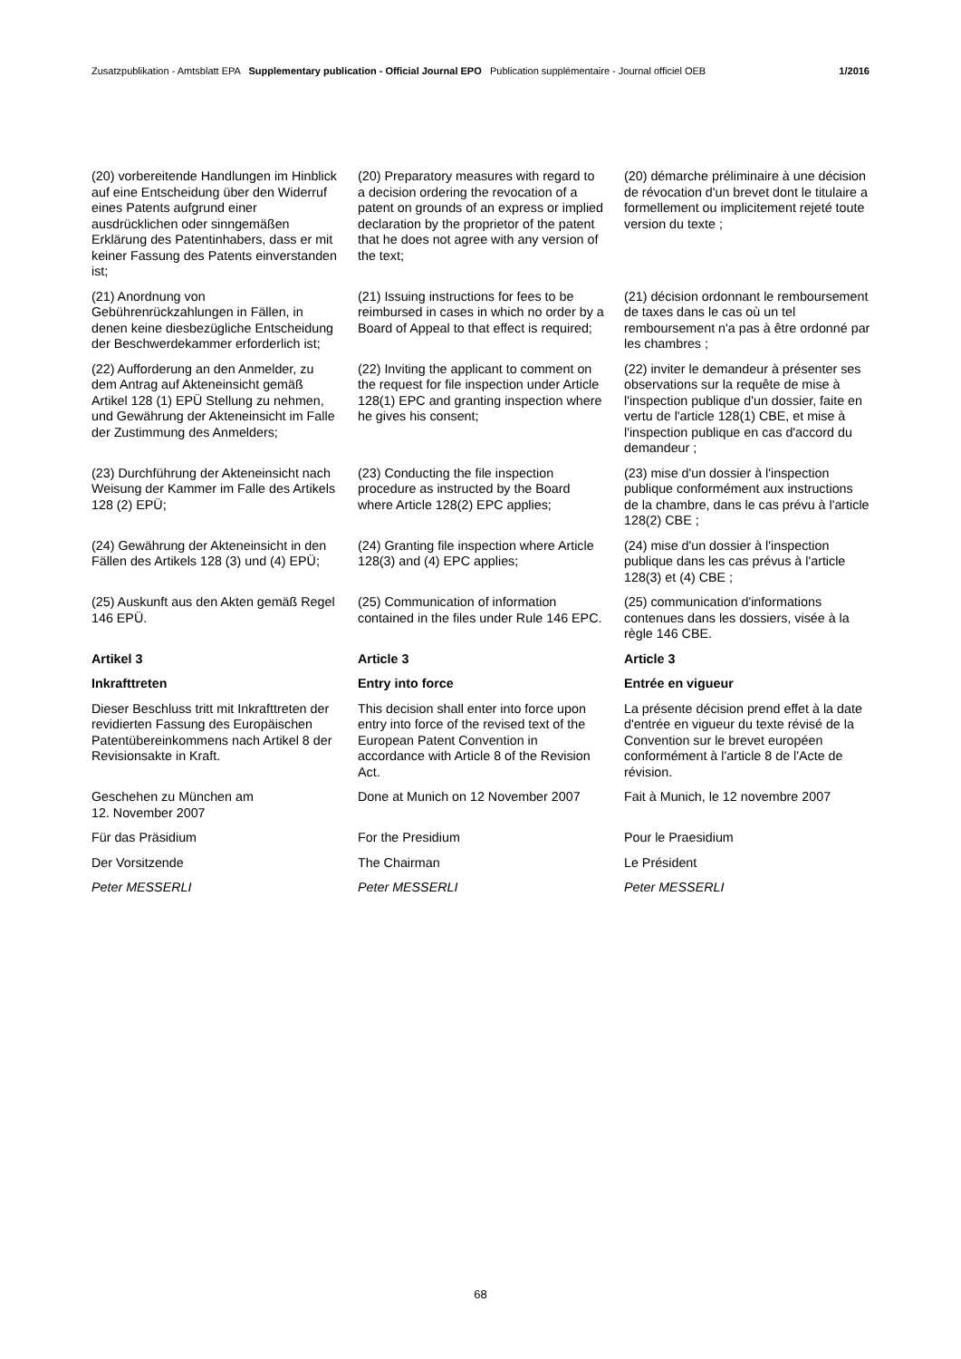Zusatzpublikation - Amtsblatt EPA Supplementary publication - Official Journal EPO Publication supplémentaire - Journal officiel OEB 1/2016
(20) vorbereitende Handlungen im Hinblick auf eine Entscheidung über den Widerruf eines Patents aufgrund einer ausdrücklichen oder sinngemäßen Erklärung des Patentinhabers, dass er mit keiner Fassung des Patents einverstanden ist;
(20) Preparatory measures with regard to a decision ordering the revocation of a patent on grounds of an express or implied declaration by the proprietor of the patent that he does not agree with any version of the text;
(20) démarche préliminaire à une décision de révocation d'un brevet dont le titulaire a formellement ou implicitement rejeté toute version du texte ;
(21) Anordnung von Gebührenrückzahlungen in Fällen, in denen keine diesbezügliche Entscheidung der Beschwerdekammer erforderlich ist;
(21) Issuing instructions for fees to be reimbursed in cases in which no order by a Board of Appeal to that effect is required;
(21) décision ordonnant le remboursement de taxes dans le cas où un tel remboursement n'a pas à être ordonné par les chambres ;
(22) Aufforderung an den Anmelder, zu dem Antrag auf Akteneinsicht gemäß Artikel 128 (1) EPÜ Stellung zu nehmen, und Gewährung der Akteneinsicht im Falle der Zustimmung des Anmelders;
(22) Inviting the applicant to comment on the request for file inspection under Article 128(1) EPC and granting inspection where he gives his consent;
(22) inviter le demandeur à présenter ses observations sur la requête de mise à l'inspection publique d'un dossier, faite en vertu de l'article 128(1) CBE, et mise à l'inspection publique en cas d'accord du demandeur ;
(23) Durchführung der Akteneinsicht nach Weisung der Kammer im Falle des Artikels 128 (2) EPÜ;
(23) Conducting the file inspection procedure as instructed by the Board where Article 128(2) EPC applies;
(23) mise d'un dossier à l'inspection publique conformément aux instructions de la chambre, dans le cas prévu à l'article 128(2) CBE ;
(24) Gewährung der Akteneinsicht in den Fällen des Artikels 128 (3) und (4) EPÜ;
(24) Granting file inspection where Article 128(3) and (4) EPC applies;
(24) mise d'un dossier à l'inspection publique dans les cas prévus à l'article 128(3) et (4) CBE ;
(25) Auskunft aus den Akten gemäß Regel 146 EPÜ.
(25) Communication of information contained in the files under Rule 146 EPC.
(25) communication d'informations contenues dans les dossiers, visée à la règle 146 CBE.
Artikel 3
Article 3
Article 3
Inkrafttreten
Entry into force
Entrée en vigueur
Dieser Beschluss tritt mit Inkrafttreten der revidierten Fassung des Europäischen Patentübereinkommens nach Artikel 8 der Revisionsakte in Kraft.
This decision shall enter into force upon entry into force of the revised text of the European Patent Convention in accordance with Article 8 of the Revision Act.
La présente décision prend effet à la date d'entrée en vigueur du texte révisé de la Convention sur le brevet européen conformément à l'article 8 de l'Acte de révision.
Geschehen zu München am
12. November 2007
Done at Munich on 12 November 2007
Fait à Munich, le 12 novembre 2007
Für das Präsidium
For the Presidium
Pour le Praesidium
Der Vorsitzende
The Chairman
Le Président
Peter MESSERLI
Peter MESSERLI
Peter MESSERLI
68